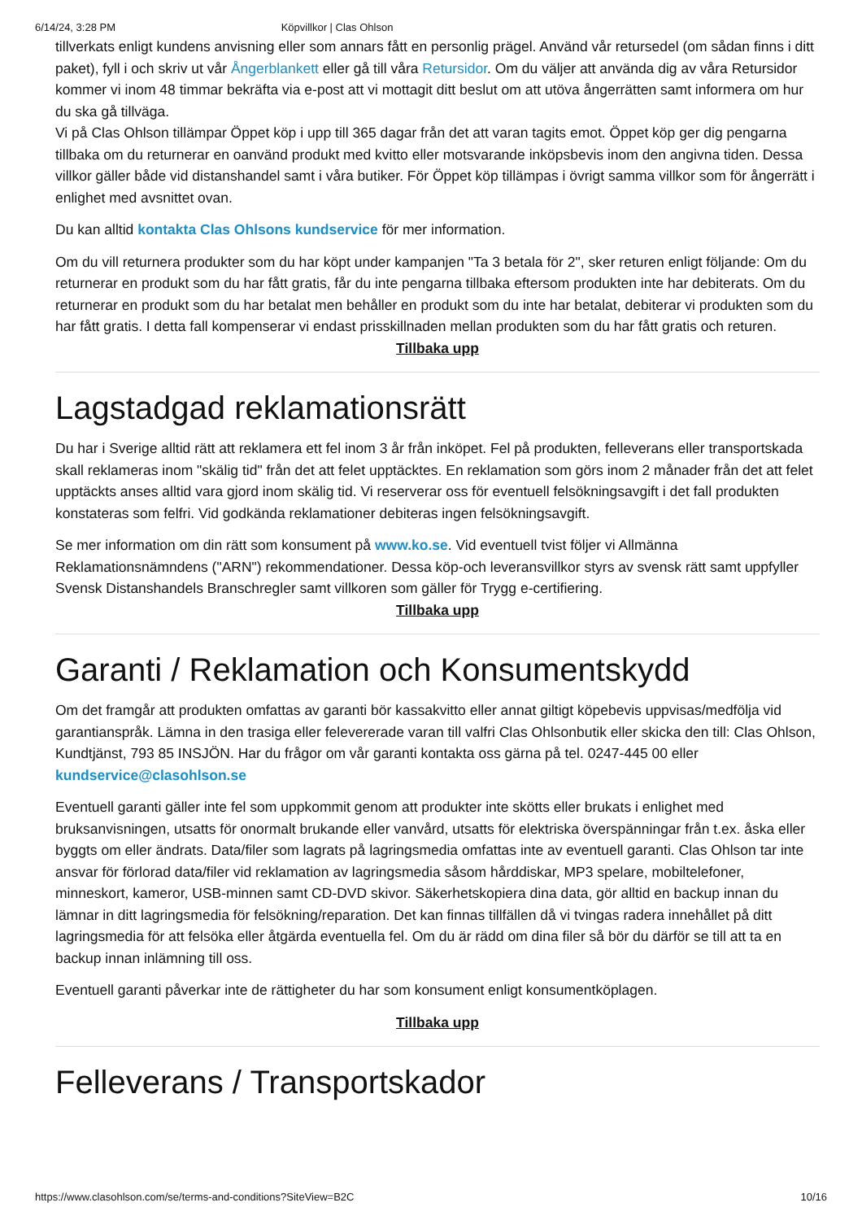6/14/24, 3:28 PM Köpvillkor | Clas Ohlson
tillverkats enligt kundens anvisning eller som annars fått en personlig prägel. Använd vår retursedel (om sådan finns i ditt paket), fyll i och skriv ut vår Ångerblankett eller gå till våra Retursidor. Om du väljer att använda dig av våra Retursidor kommer vi inom 48 timmar bekräfta via e-post att vi mottagit ditt beslut om att utöva ångerrätten samt informera om hur du ska gå tillväga.
Vi på Clas Ohlson tillämpar Öppet köp i upp till 365 dagar från det att varan tagits emot. Öppet köp ger dig pengarna tillbaka om du returnerar en oanvänd produkt med kvitto eller motsvarande inköpsbevis inom den angivna tiden. Dessa villkor gäller både vid distanshandel samt i våra butiker. För Öppet köp tillämpas i övrigt samma villkor som för ångerrätt i enlighet med avsnittet ovan.
Du kan alltid kontakta Clas Ohlsons kundservice för mer information.
Om du vill returnera produkter som du har köpt under kampanjen "Ta 3 betala för 2", sker returen enligt följande: Om du returnerar en produkt som du har fått gratis, får du inte pengarna tillbaka eftersom produkten inte har debiterats. Om du returnerar en produkt som du har betalat men behåller en produkt som du inte har betalat, debiterar vi produkten som du har fått gratis. I detta fall kompenserar vi endast prisskillnaden mellan produkten som du har fått gratis och returen.
Tillbaka upp
Lagstadgad reklamationsrätt
Du har i Sverige alltid rätt att reklamera ett fel inom 3 år från inköpet. Fel på produkten, felleverans eller transportskada skall reklameras inom "skälig tid" från det att felet upptäcktes. En reklamation som görs inom 2 månader från det att felet upptäckts anses alltid vara gjord inom skälig tid. Vi reserverar oss för eventuell felsökningsavgift i det fall produkten konstateras som felfri. Vid godkända reklamationer debiteras ingen felsökningsavgift.
Se mer information om din rätt som konsument på www.ko.se. Vid eventuell tvist följer vi Allmänna Reklamationsnämndens ("ARN") rekommendationer. Dessa köp-och leveransvillkor styrs av svensk rätt samt uppfyller Svensk Distanshandels Branschregler samt villkoren som gäller för Trygg e-certifiering.
Tillbaka upp
Garanti / Reklamation och Konsumentskydd
Om det framgår att produkten omfattas av garanti bör kassakvitto eller annat giltigt köpebevis uppvisas/medfölja vid garantianspråk. Lämna in den trasiga eller felevererade varan till valfri Clas Ohlsonbutik eller skicka den till: Clas Ohlson, Kundtjänst, 793 85 INSJÖN. Har du frågor om vår garanti kontakta oss gärna på tel. 0247-445 00 eller kundservice@clasohlson.se
Eventuell garanti gäller inte fel som uppkommit genom att produkter inte skötts eller brukats i enlighet med bruksanvisningen, utsatts för onormalt brukande eller vanvård, utsatts för elektriska överspänningar från t.ex. åska eller byggts om eller ändrats. Data/filer som lagrats på lagringsmedia omfattas inte av eventuell garanti. Clas Ohlson tar inte ansvar för förlorad data/filer vid reklamation av lagringsmedia såsom hårddiskar, MP3 spelare, mobiltelefoner, minneskort, kameror, USB-minnen samt CD-DVD skivor. Säkerhetskopiera dina data, gör alltid en backup innan du lämnar in ditt lagringsmedia för felsökning/reparation. Det kan finnas tillfällen då vi tvingas radera innehållet på ditt lagringsmedia för att felsöka eller åtgärda eventuella fel. Om du är rädd om dina filer så bör du därför se till att ta en backup innan inlämning till oss.
Eventuell garanti påverkar inte de rättigheter du har som konsument enligt konsumentköplagen.
Tillbaka upp
Felleverans / Transportskador
https://www.clasohlson.com/se/terms-and-conditions?SiteView=B2C 10/16